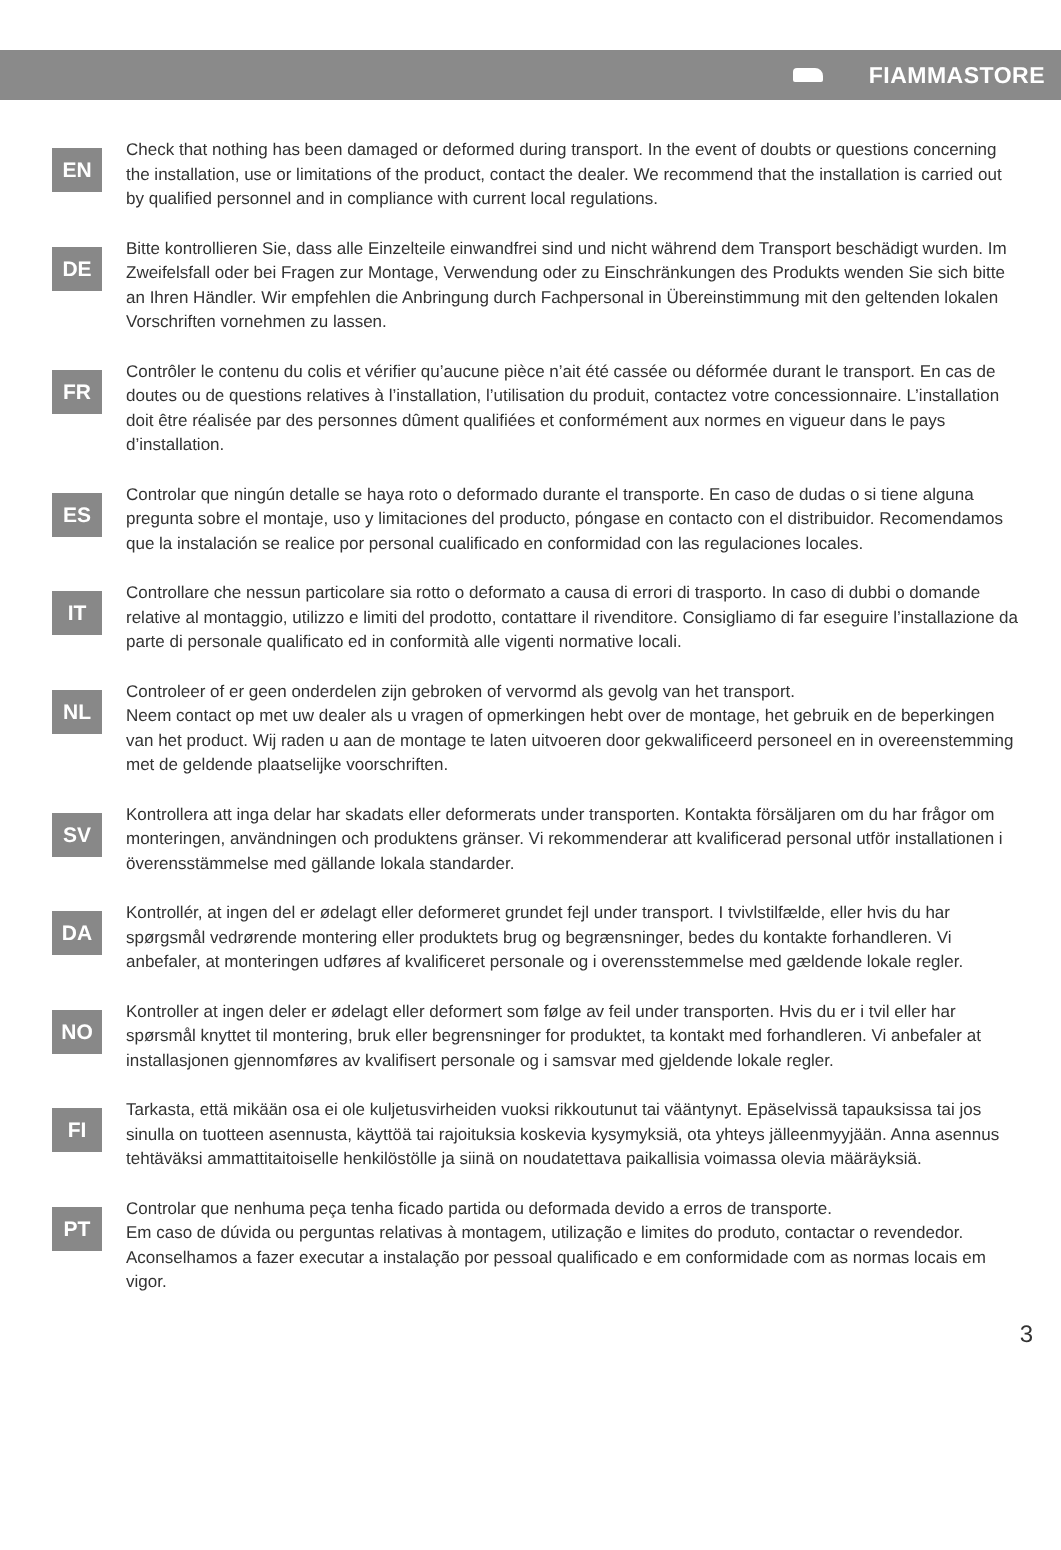FIAMMASTORE
EN
Check that nothing has been damaged or deformed during transport. In the event of doubts or questions concerning the installation, use or limitations of the product, contact the dealer. We recommend that the installation is carried out by qualified personnel and in compliance with current local regulations.
DE
Bitte kontrollieren Sie, dass alle Einzelteile einwandfrei sind und nicht während dem Transport beschädigt wurden. Im Zweifelsfall oder bei Fragen zur Montage, Verwendung oder zu Einschränkungen des Produkts wenden Sie sich bitte an Ihren Händler. Wir empfehlen die Anbringung durch Fachpersonal in Übereinstimmung mit den geltenden lokalen Vorschriften vornehmen zu lassen.
FR
Contrôler le contenu du colis et vérifier qu’aucune pièce n’ait été cassée ou déformée durant le transport. En cas de doutes ou de questions relatives à l’installation, l’utilisation du produit, contactez votre concessionnaire. L’installation doit être réalisée par des personnes dûment qualifiées et conformément aux normes en vigueur dans le pays d’installation.
ES
Controlar que ningún detalle se haya roto o deformado durante el transporte. En caso de dudas o si tiene alguna pregunta sobre el montaje, uso y limitaciones del producto, póngase en contacto con el distribuidor. Recomendamos que la instalación se realice por personal cualificado en conformidad con las regulaciones locales.
IT
Controllare che nessun particolare sia rotto o deformato a causa di errori di trasporto. In caso di dubbi o domande relative al montaggio, utilizzo e limiti del prodotto, contattare il rivenditore. Consigliamo di far eseguire l’installazione da parte di personale qualificato ed in conformità alle vigenti normative locali.
NL
Controleer of er geen onderdelen zijn gebroken of vervormd als gevolg van het transport.
Neem contact op met uw dealer als u vragen of opmerkingen hebt over de montage, het gebruik en de beperkingen van het product. Wij raden u aan de montage te laten uitvoeren door gekwalificeerd personeel en in overeenstemming met de geldende plaatselijke voorschriften.
SV
Kontrollera att inga delar har skadats eller deformerats under transporten. Kontakta försäljaren om du har frågor om monteringen, användningen och produktens gränser. Vi rekommenderar att kvalificerad personal utför installationen i överensstämmelse med gällande lokala standarder.
DA
Kontrollér, at ingen del er ødelagt eller deformeret grundet fejl under transport. I tvivlstilfælde, eller hvis du har spørgsmål vedrørende montering eller produktets brug og begrænsninger, bedes du kontakte forhandleren. Vi anbefaler, at monteringen udføres af kvalificeret personale og i overensstemmelse med gældende lokale regler.
NO
Kontroller at ingen deler er ødelagt eller deformert som følge av feil under transporten. Hvis du er i tvil eller har spørsmål knyttet til montering, bruk eller begrensninger for produktet, ta kontakt med forhandleren. Vi anbefaler at installasjonen gjennomføres av kvalifisert personale og i samsvar med gjeldende lokale regler.
FI
Tarkasta, että mikään osa ei ole kuljetusvirheiden vuoksi rikkoutunut tai vääntynyt. Epäselvissä tapauksissa tai jos sinulla on tuotteen asennusta, käyttöä tai rajoituksia koskevia kysymyksiä, ota yhteys jälleenmyyjään. Anna asennus tehtäväksi ammattitaitoiselle henkilöstölle ja siinä on noudatettava paikallisia voimassa olevia määräyksiä.
PT
Controlar que nenhuma peça tenha ficado partida ou deformada devido a erros de transporte.
Em caso de dúvida ou perguntas relativas à montagem, utilização e limites do produto, contactar o revendedor. Aconselhamos a fazer executar a instalação por pessoal qualificado e em conformidade com as normas locais em vigor.
3